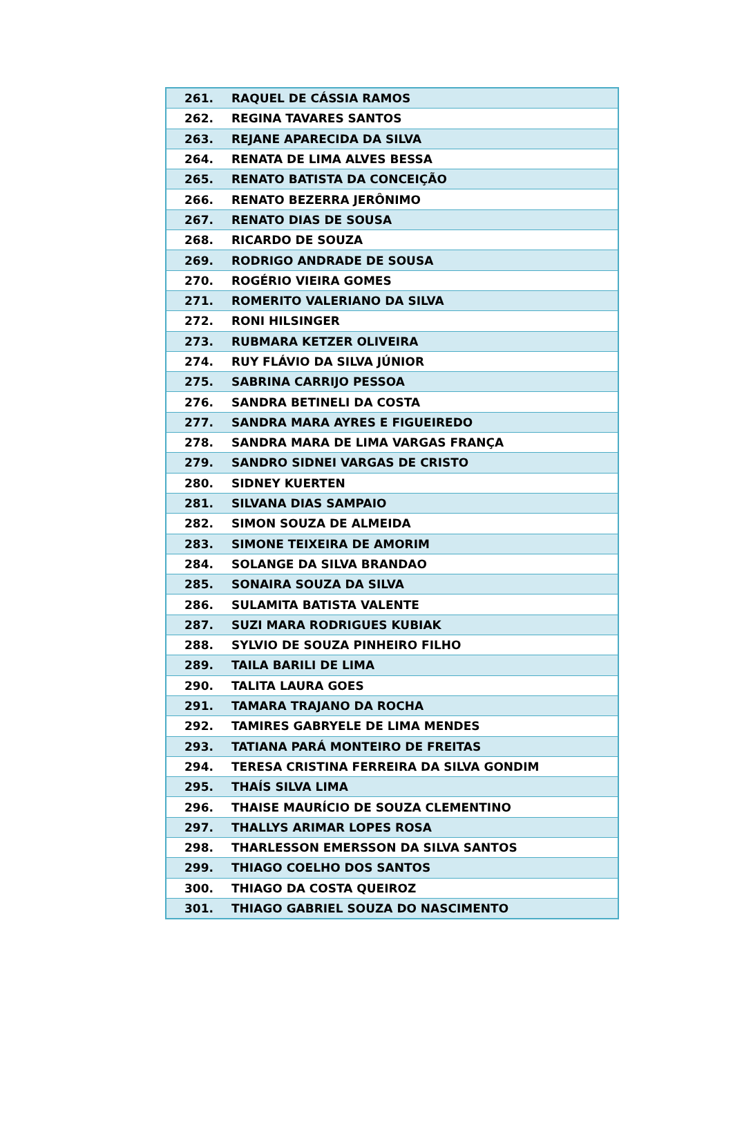| 261. | RAQUEL DE CÁSSIA RAMOS |
| 262. | REGINA TAVARES SANTOS |
| 263. | REJANE APARECIDA DA SILVA |
| 264. | RENATA DE LIMA ALVES BESSA |
| 265. | RENATO BATISTA DA CONCEIÇÃO |
| 266. | RENATO BEZERRA JERÔNIMO |
| 267. | RENATO DIAS DE SOUSA |
| 268. | RICARDO DE SOUZA |
| 269. | RODRIGO ANDRADE DE SOUSA |
| 270. | ROGÉRIO VIEIRA GOMES |
| 271. | ROMERITO VALERIANO DA SILVA |
| 272. | RONI HILSINGER |
| 273. | RUBMARA KETZER OLIVEIRA |
| 274. | RUY FLÁVIO DA SILVA JÚNIOR |
| 275. | SABRINA CARRIJO PESSOA |
| 276. | SANDRA BETINELI DA COSTA |
| 277. | SANDRA MARA AYRES E FIGUEIREDO |
| 278. | SANDRA MARA DE LIMA VARGAS FRANÇA |
| 279. | SANDRO SIDNEI VARGAS DE CRISTO |
| 280. | SIDNEY KUERTEN |
| 281. | SILVANA DIAS SAMPAIO |
| 282. | SIMON SOUZA DE ALMEIDA |
| 283. | SIMONE TEIXEIRA DE AMORIM |
| 284. | SOLANGE DA SILVA BRANDAO |
| 285. | SONAIRA SOUZA DA SILVA |
| 286. | SULAMITA BATISTA VALENTE |
| 287. | SUZI MARA RODRIGUES KUBIAK |
| 288. | SYLVIO DE SOUZA PINHEIRO FILHO |
| 289. | TAILA BARILI DE LIMA |
| 290. | TALITA LAURA GOES |
| 291. | TAMARA TRAJANO DA ROCHA |
| 292. | TAMIRES GABRYELE DE LIMA MENDES |
| 293. | TATIANA PARÁ MONTEIRO DE FREITAS |
| 294. | TERESA CRISTINA FERREIRA DA SILVA GONDIM |
| 295. | THAÍS SILVA LIMA |
| 296. | THAISE MAURÍCIO DE SOUZA CLEMENTINO |
| 297. | THALLYS ARIMAR LOPES ROSA |
| 298. | THARLESSON EMERSSON DA SILVA SANTOS |
| 299. | THIAGO COELHO DOS SANTOS |
| 300. | THIAGO DA COSTA QUEIROZ |
| 301. | THIAGO GABRIEL SOUZA DO NASCIMENTO |